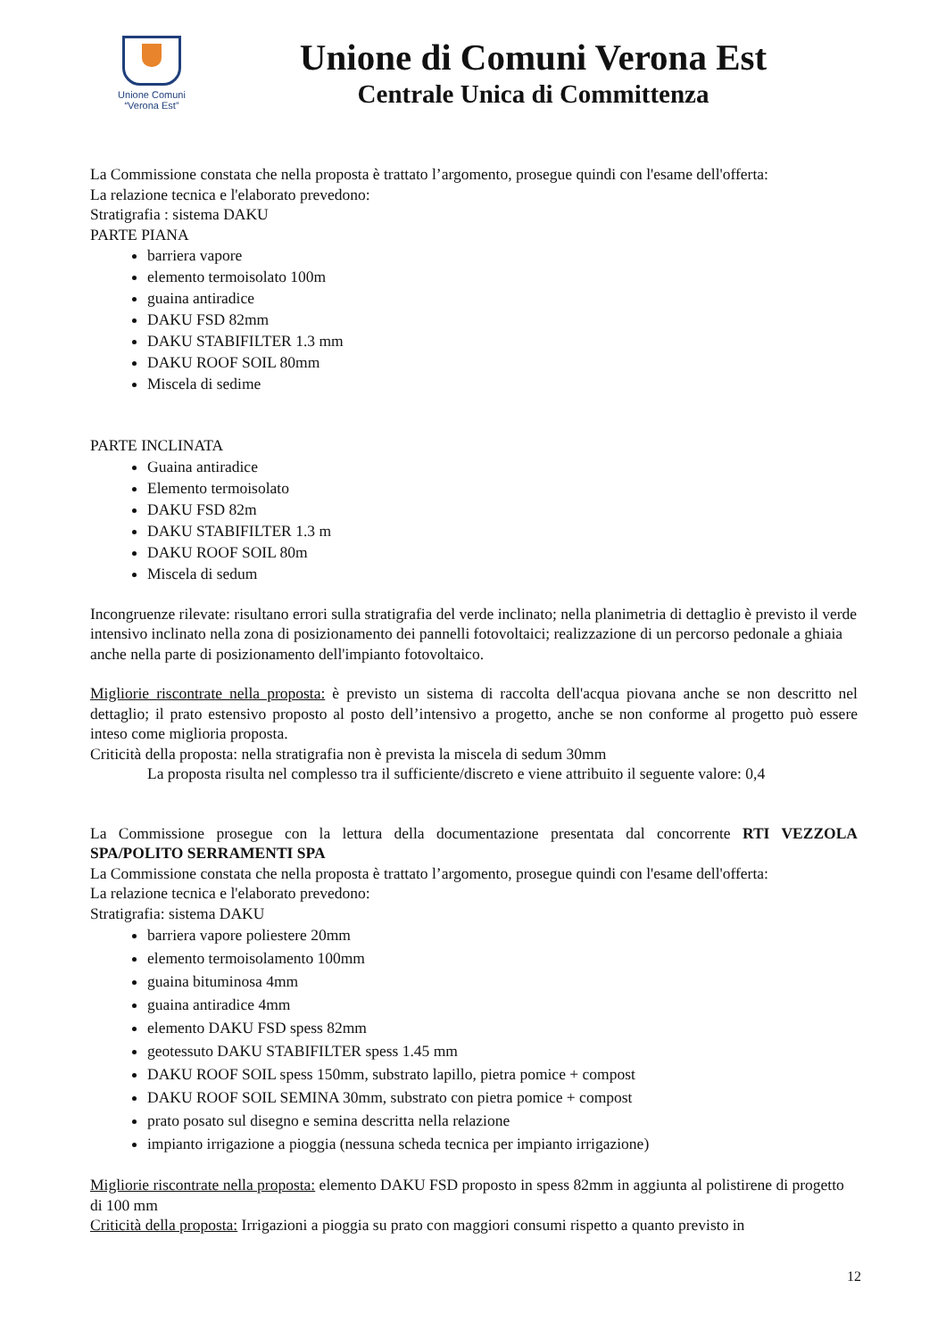Unione Comuni
“Verona Est”
Unione di Comuni Verona Est
Centrale Unica di Committenza
La Commissione constata che nella proposta è trattato l’argomento, prosegue quindi con l'esame dell'offerta:
La relazione tecnica e l'elaborato prevedono:
Stratigrafia : sistema DAKU
PARTE PIANA
barriera vapore
elemento termoisolato 100m
guaina antiradice
DAKU FSD 82mm
DAKU STABIFILTER 1.3 mm
DAKU ROOF SOIL 80mm
Miscela di sedime
PARTE INCLINATA
Guaina antiradice
Elemento termoisolato
DAKU FSD 82m
DAKU STABIFILTER 1.3 m
DAKU ROOF SOIL 80m
Miscela di sedum
Incongruenze rilevate: risultano errori sulla stratigrafia del verde inclinato; nella planimetria di dettaglio è previsto il verde intensivo inclinato nella zona di posizionamento dei pannelli fotovoltaici; realizzazione di un percorso pedonale a ghiaia anche nella parte di posizionamento dell'impianto fotovoltaico.
Migliorie riscontrate nella proposta: è previsto un sistema di raccolta dell'acqua piovana anche se non descritto nel dettaglio; il prato estensivo proposto al posto dell’intensivo a progetto, anche se non conforme al progetto può essere inteso come miglioria proposta.
Criticità della proposta: nella stratigrafia non è prevista la miscela di sedum 30mm
La proposta risulta nel complesso tra il sufficiente/discreto e viene attribuito il seguente valore: 0,4
La Commissione prosegue con la lettura della documentazione presentata dal concorrente RTI VEZZOLA SPA/POLITO SERRAMENTI SPA
La Commissione constata che nella proposta è trattato l’argomento, prosegue quindi con l'esame dell'offerta:
La relazione tecnica e l'elaborato prevedono:
Stratigrafia: sistema DAKU
barriera vapore poliestere 20mm
elemento termoisolamento 100mm
guaina bituminosa 4mm
guaina antiradice 4mm
elemento DAKU FSD spess 82mm
geotessuto DAKU STABIFILTER spess 1.45 mm
DAKU ROOF SOIL spess 150mm, substrato lapillo, pietra pomice + compost
DAKU ROOF SOIL SEMINA 30mm, substrato con pietra pomice + compost
prato posato sul disegno e semina descritta nella relazione
impianto irrigazione a pioggia (nessuna scheda tecnica per impianto irrigazione)
Migliorie riscontrate nella proposta: elemento DAKU FSD proposto in spess 82mm in aggiunta al polistirene di progetto di 100 mm
Criticità della proposta: Irrigazioni a pioggia su prato con maggiori consumi rispetto a quanto previsto in
12